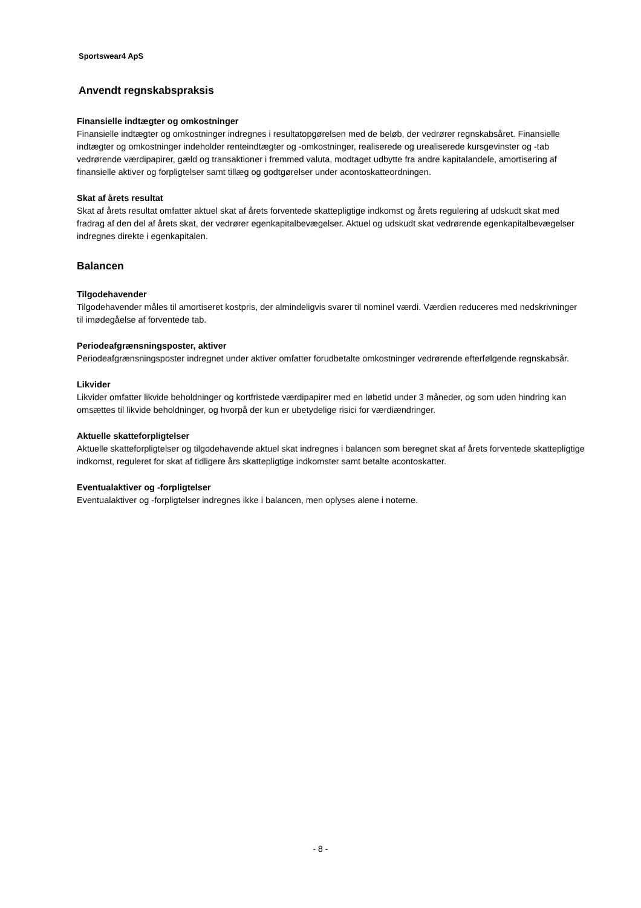Sportswear4 ApS
Anvendt regnskabspraksis
Finansielle indtægter og omkostninger
Finansielle indtægter og omkostninger indregnes i resultatopgørelsen med de beløb, der vedrører regnskabsåret. Finansielle indtægter og omkostninger indeholder renteindtægter og -omkostninger, realiserede og urealiserede kursgevinster og -tab vedrørende værdipapirer, gæld og transaktioner i fremmed valuta, modtaget udbytte fra andre kapitalandele, amortisering af finansielle aktiver og forpligtelser samt tillæg og godtgørelser under acontoskatteordningen.
Skat af årets resultat
Skat af årets resultat omfatter aktuel skat af årets forventede skattepligtige indkomst og årets regulering af udskudt skat med fradrag af den del af årets skat, der vedrører egenkapitalbevægelser. Aktuel og udskudt skat vedrørende egenkapitalbevægelser indregnes direkte i egenkapitalen.
Balancen
Tilgodehavender
Tilgodehavender måles til amortiseret kostpris, der almindeligvis svarer til nominel værdi. Værdien reduceres med nedskrivninger til imødegåelse af forventede tab.
Periodeafgrænsningsposter, aktiver
Periodeafgrænsningsposter indregnet under aktiver omfatter forudbetalte omkostninger vedrørende efterfølgende regnskabsår.
Likvider
Likvider omfatter likvide beholdninger og kortfristede værdipapirer med en løbetid under 3 måneder, og som uden hindring kan omsættes til likvide beholdninger, og hvorpå der kun er ubetydelige risici for værdiændringer.
Aktuelle skatteforpligtelser
Aktuelle skatteforpligtelser og tilgodehavende aktuel skat indregnes i balancen som beregnet skat af årets forventede skattepligtige indkomst, reguleret for skat af tidligere års skattepligtige indkomster samt betalte acontoskatter.
Eventualaktiver og -forpligtelser
Eventualaktiver og -forpligtelser indregnes ikke i balancen, men oplyses alene i noterne.
- 8 -